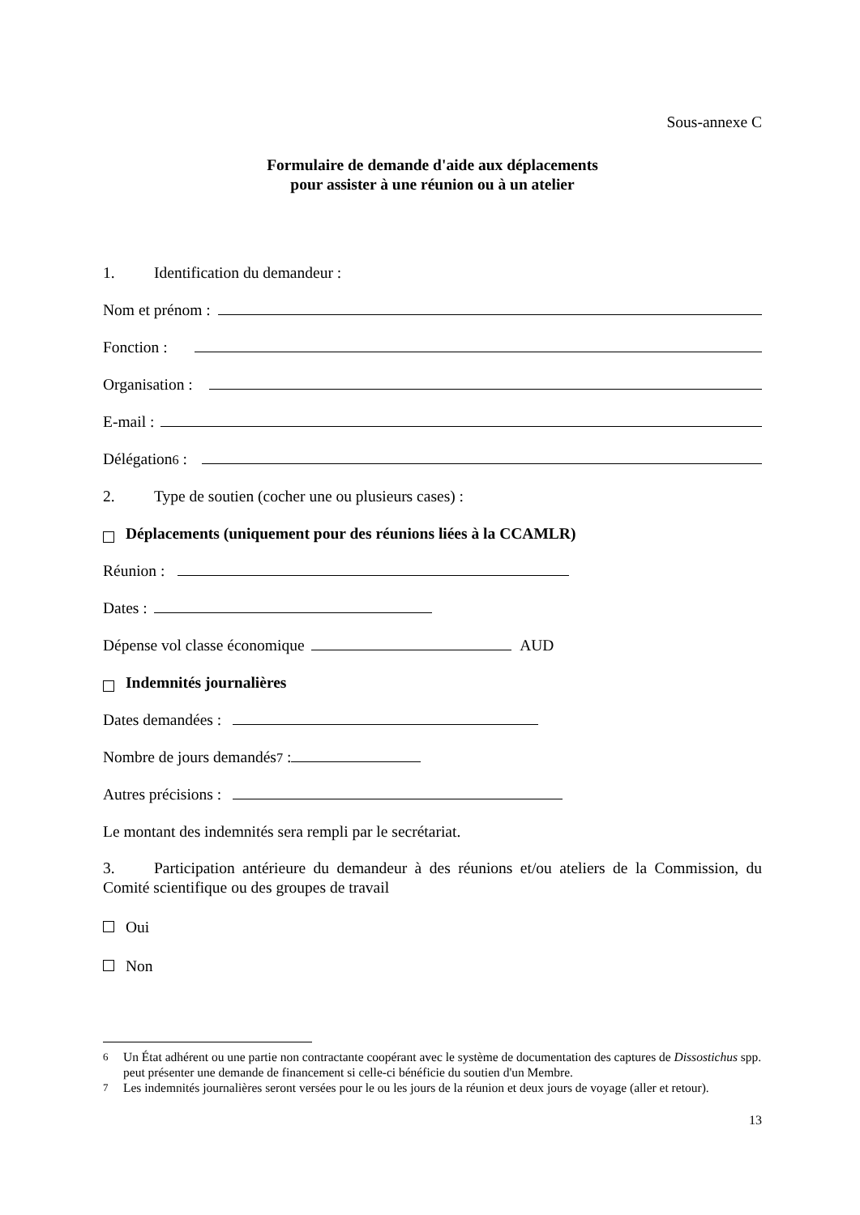Sous-annexe C
Formulaire de demande d'aide aux déplacements
pour assister à une réunion ou à un atelier
1. Identification du demandeur :
Nom et prénom :
Fonction :
Organisation :
E-mail :
Délégation<sup>6</sup> :
2. Type de soutien (cocher une ou plusieurs cases) :
Déplacements (uniquement pour des réunions liées à la CCAMLR)
Réunion :
Dates :
Dépense vol classe économique AUD
Indemnités journalières
Dates demandées :
Nombre de jours demandés<sup>7</sup> :
Autres précisions :
Le montant des indemnités sera rempli par le secrétariat.
3. Participation antérieure du demandeur à des réunions et/ou ateliers de la Commission, du Comité scientifique ou des groupes de travail
Oui
Non
<sup>6</sup> Un État adhérent ou une partie non contractante coopérant avec le système de documentation des captures de Dissostichus spp. peut présenter une demande de financement si celle-ci bénéficie du soutien d'un Membre.
<sup>7</sup> Les indemnités journalières seront versées pour le ou les jours de la réunion et deux jours de voyage (aller et retour).
13